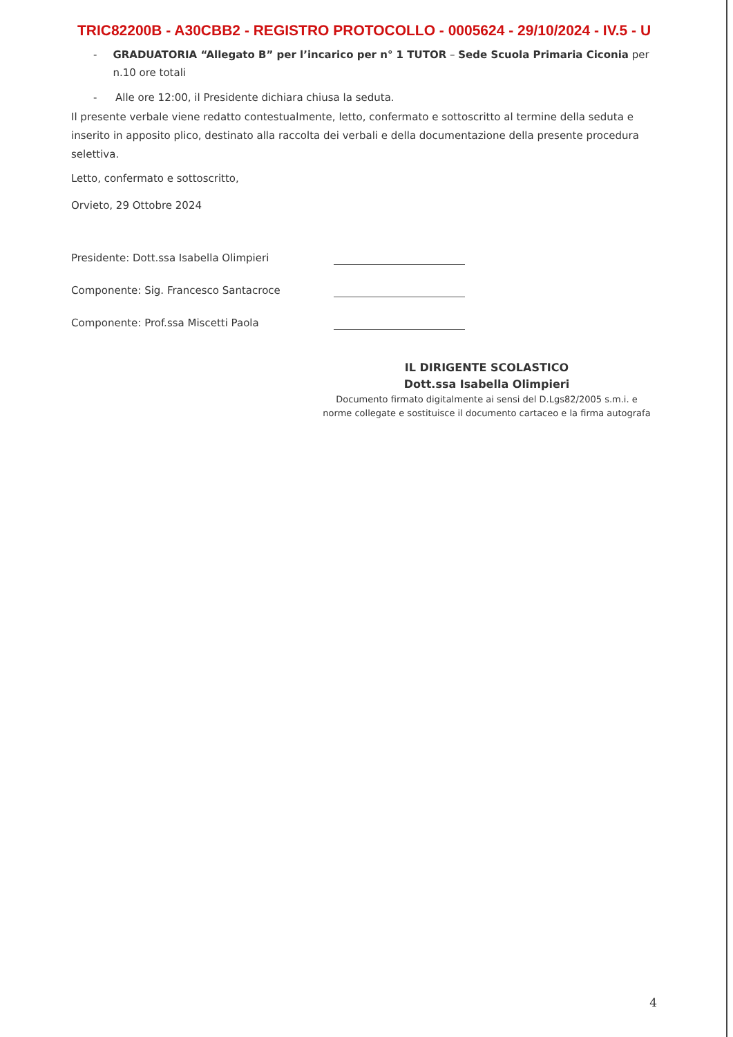TRIC82200B - A30CBB2 - REGISTRO PROTOCOLLO - 0005624 - 29/10/2024 - IV.5 - U
- GRADUATORIA “Allegato B” per l’incarico per n° 1 TUTOR – Sede Scuola Primaria Ciconia per n.10 ore totali
- Alle ore 12:00, il Presidente dichiara chiusa la seduta.
Il presente verbale viene redatto contestualmente, letto, confermato e sottoscritto al termine della seduta e inserito in apposito plico, destinato alla raccolta dei verbali e della documentazione della presente procedura selettiva.
Letto, confermato e sottoscritto,
Orvieto, 29 Ottobre 2024
Presidente: Dott.ssa Isabella Olimpieri
Componente: Sig. Francesco Santacroce
Componente: Prof.ssa Miscetti Paola
IL DIRIGENTE SCOLASTICO
Dott.ssa Isabella Olimpieri
Documento firmato digitalmente ai sensi del D.Lgs82/2005 s.m.i. e
norme collegate e sostituisce il documento cartaceo e la firma autografa
4